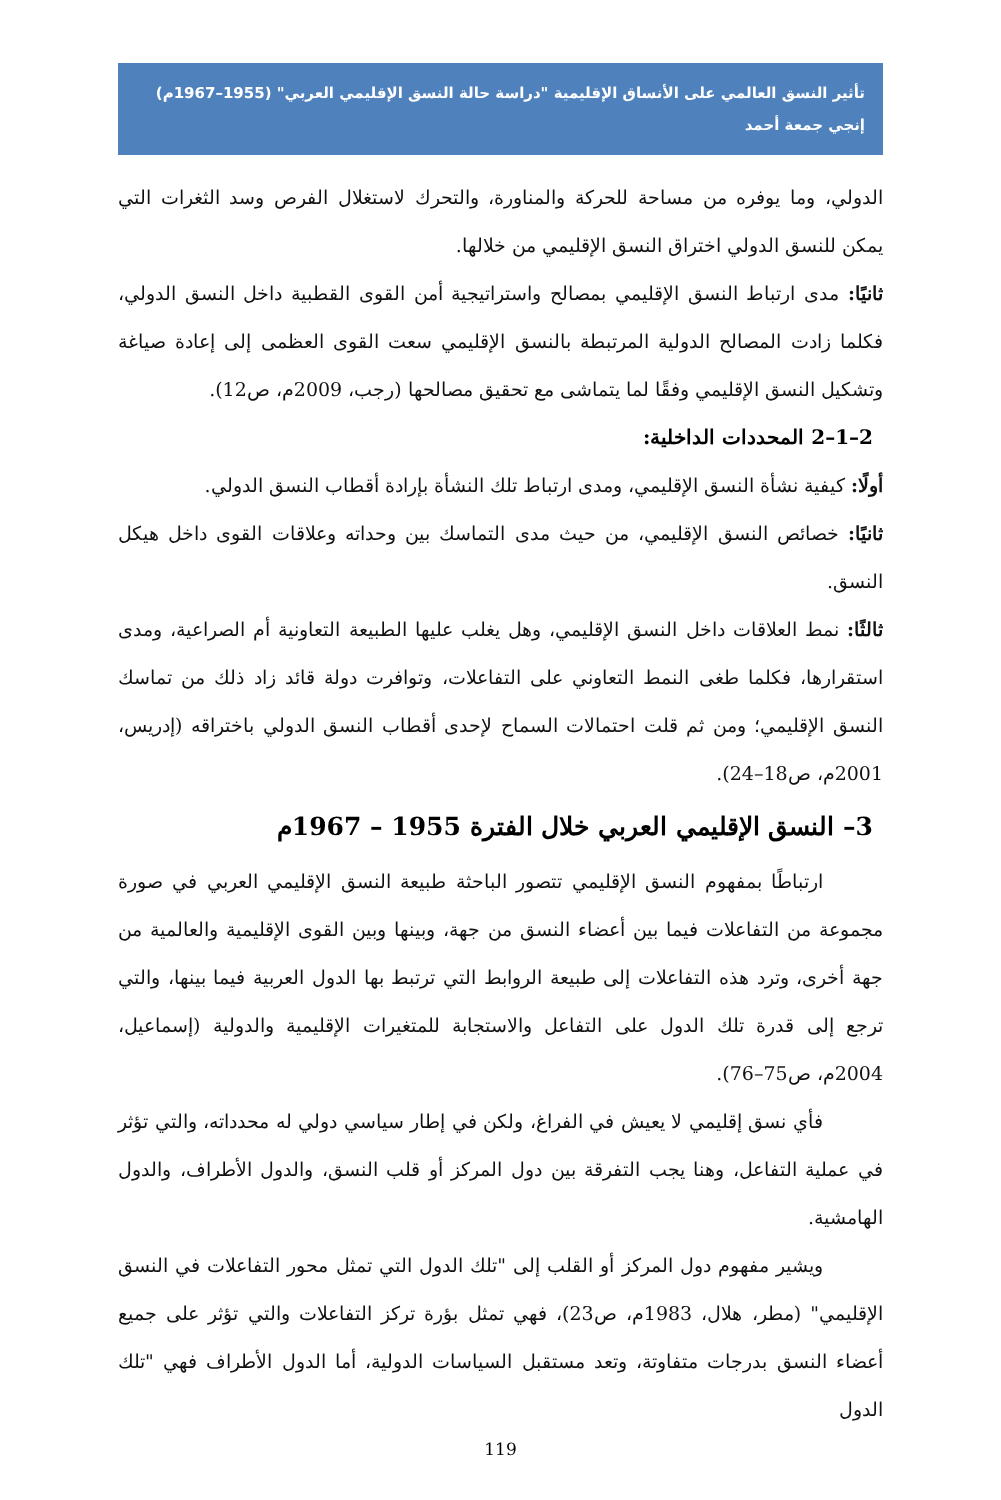تأثير النسق العالمي على الأنساق الإقليمية "دراسة حالة النسق الإقليمي العربي" (1955–1967م)
إنجي جمعة أحمد
الدولي، وما يوفره من مساحة للحركة والمناورة، والتحرك لاستغلال الفرص وسد الثغرات التي يمكن للنسق الدولي اختراق النسق الإقليمي من خلالها.
ثانيًا: مدى ارتباط النسق الإقليمي بمصالح واستراتيجية أمن القوى القطبية داخل النسق الدولي، فكلما زادت المصالح الدولية المرتبطة بالنسق الإقليمي سعت القوى العظمى إلى إعادة صياغة وتشكيل النسق الإقليمي وفقًا لما يتماشى مع تحقيق مصالحها (رجب، 2009م، ص12).
2–1–2 المحددات الداخلية:
أولًا: كيفية نشأة النسق الإقليمي، ومدى ارتباط تلك النشأة بإرادة أقطاب النسق الدولي.
ثانيًا: خصائص النسق الإقليمي، من حيث مدى التماسك بين وحداته وعلاقات القوى داخل هيكل النسق.
ثالثًا: نمط العلاقات داخل النسق الإقليمي، وهل يغلب عليها الطبيعة التعاونية أم الصراعية، ومدى استقرارها، فكلما طغى النمط التعاوني على التفاعلات، وتوافرت دولة قائد زاد ذلك من تماسك النسق الإقليمي؛ ومن ثم قلت احتمالات السماح لإحدى أقطاب النسق الدولي باختراقه (إدريس، 2001م، ص18–24).
3– النسق الإقليمي العربي خلال الفترة 1955 – 1967م
ارتباطًا بمفهوم النسق الإقليمي تتصور الباحثة طبيعة النسق الإقليمي العربي في صورة مجموعة من التفاعلات فيما بين أعضاء النسق من جهة، وبينها وبين القوى الإقليمية والعالمية من جهة أخرى، وترد هذه التفاعلات إلى طبيعة الروابط التي ترتبط بها الدول العربية فيما بينها، والتي ترجع إلى قدرة تلك الدول على التفاعل والاستجابة للمتغيرات الإقليمية والدولية (إسماعيل، 2004م، ص75–76).
فأي نسق إقليمي لا يعيش في الفراغ، ولكن في إطار سياسي دولي له محدداته، والتي تؤثر في عملية التفاعل، وهنا يجب التفرقة بين دول المركز أو قلب النسق، والدول الأطراف، والدول الهامشية.
ويشير مفهوم دول المركز أو القلب إلى "تلك الدول التي تمثل محور التفاعلات في النسق الإقليمي" (مطر، هلال، 1983م، ص23)، فهي تمثل بؤرة تركز التفاعلات والتي تؤثر على جميع أعضاء النسق بدرجات متفاوتة، وتعد مستقبل السياسات الدولية، أما الدول الأطراف فهي "تلك الدول
119